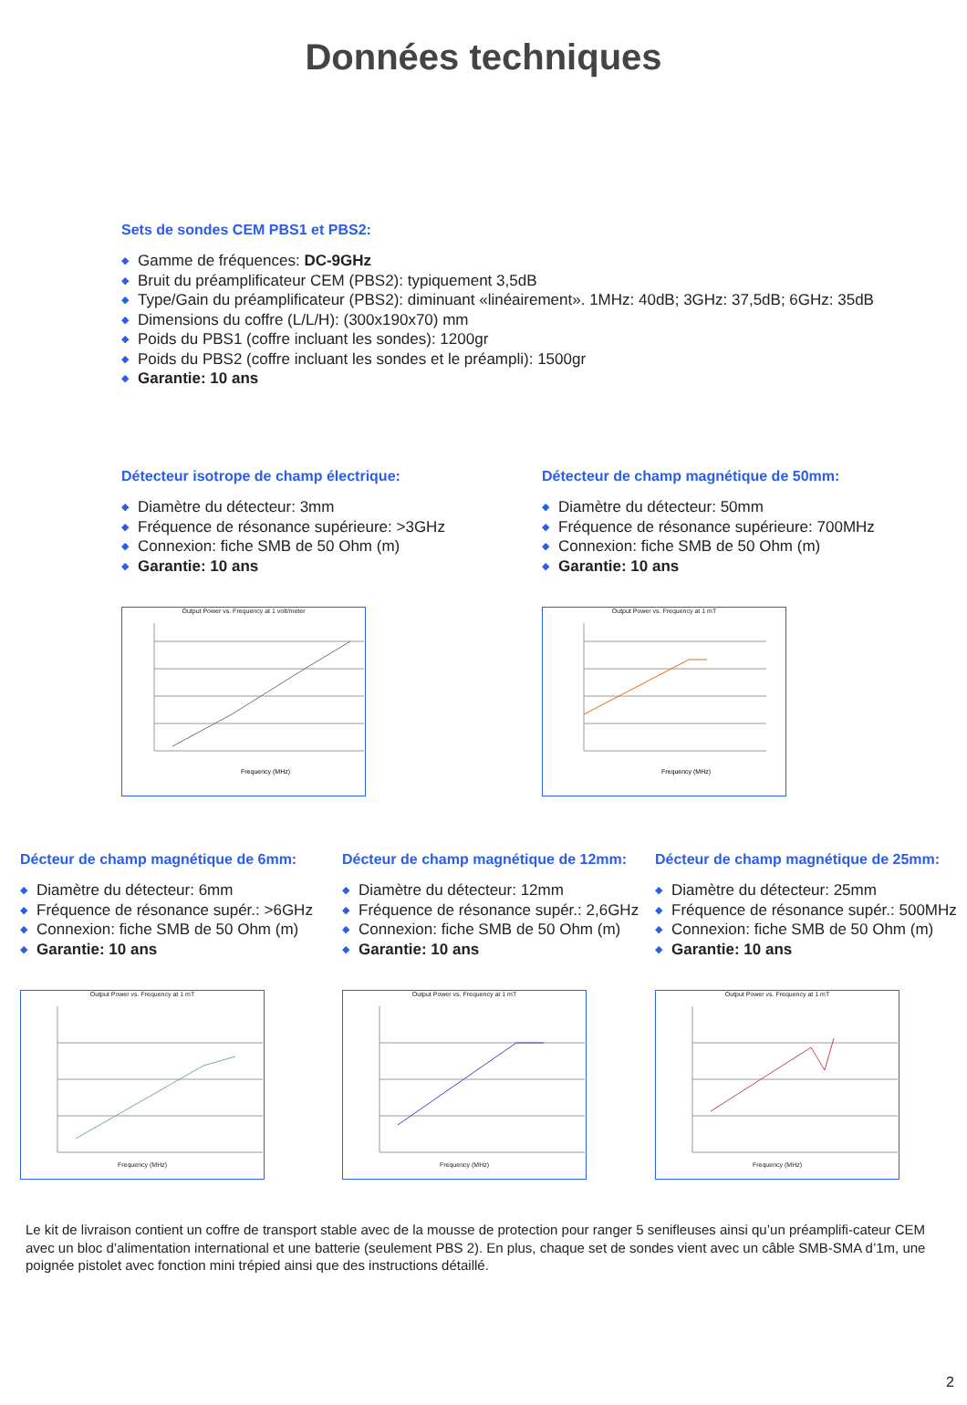Données techniques
Sets de sondes CEM PBS1 et PBS2:
Gamme de fréquences: DC-9GHz
Bruit du préamplificateur CEM (PBS2): typiquement 3,5dB
Type/Gain du préamplificateur (PBS2): diminuant «linéairement». 1MHz: 40dB; 3GHz: 37,5dB; 6GHz: 35dB
Dimensions du coffre (L/L/H): (300x190x70) mm
Poids du PBS1 (coffre incluant les sondes): 1200gr
Poids du PBS2 (coffre incluant les sondes et le préampli): 1500gr
Garantie: 10 ans
Détecteur isotrope de champ électrique:
Diamètre du détecteur: 3mm
Fréquence de résonance supérieure: >3GHz
Connexion: fiche SMB de 50 Ohm (m)
Garantie: 10 ans
Output Power vs. Frequency at 1 volt/meter
Frequency (MHz)
Détecteur de champ magnétique de 50mm:
Diamètre du détecteur: 50mm
Fréquence de résonance supérieure: 700MHz
Connexion: fiche SMB de 50 Ohm (m)
Garantie: 10 ans
Output Power vs. Frequency at 1 mT
Frequency (MHz)
Décteur de champ magnétique de 6mm:
Diamètre du détecteur: 6mm
Fréquence de résonance supér.: >6GHz
Connexion: fiche SMB de 50 Ohm (m)
Garantie: 10 ans
Output Power vs. Frequency at 1 mTFrequency (MHz)
Décteur de champ magnétique de 12mm:
Diamètre du détecteur: 12mm
Fréquence de résonance supér.: 2,6GHz
Connexion: fiche SMB de 50 Ohm (m)
Garantie: 10 ans
Output Power vs. Frequency at 1 mTFrequency (MHz)
Décteur de champ magnétique de 25mm:
Diamètre du détecteur: 25mm
Fréquence de résonance supér.: 500MHz
Connexion: fiche SMB de 50 Ohm (m)
Garantie: 10 ans
Output Power vs. Frequency at 1 mTFrequency (MHz)
Le kit de livraison contient un coffre de transport stable avec de la mousse de protection pour ranger 5 senifleuses ainsi qu’un préamplifi-cateur CEM avec un bloc d’alimentation international et une batterie (seulement PBS 2). En plus, chaque set de sondes vient avec un câble SMB-SMA d’1m, une poignée pistolet avec fonction mini trépied ainsi que des instructions détaillé.
2